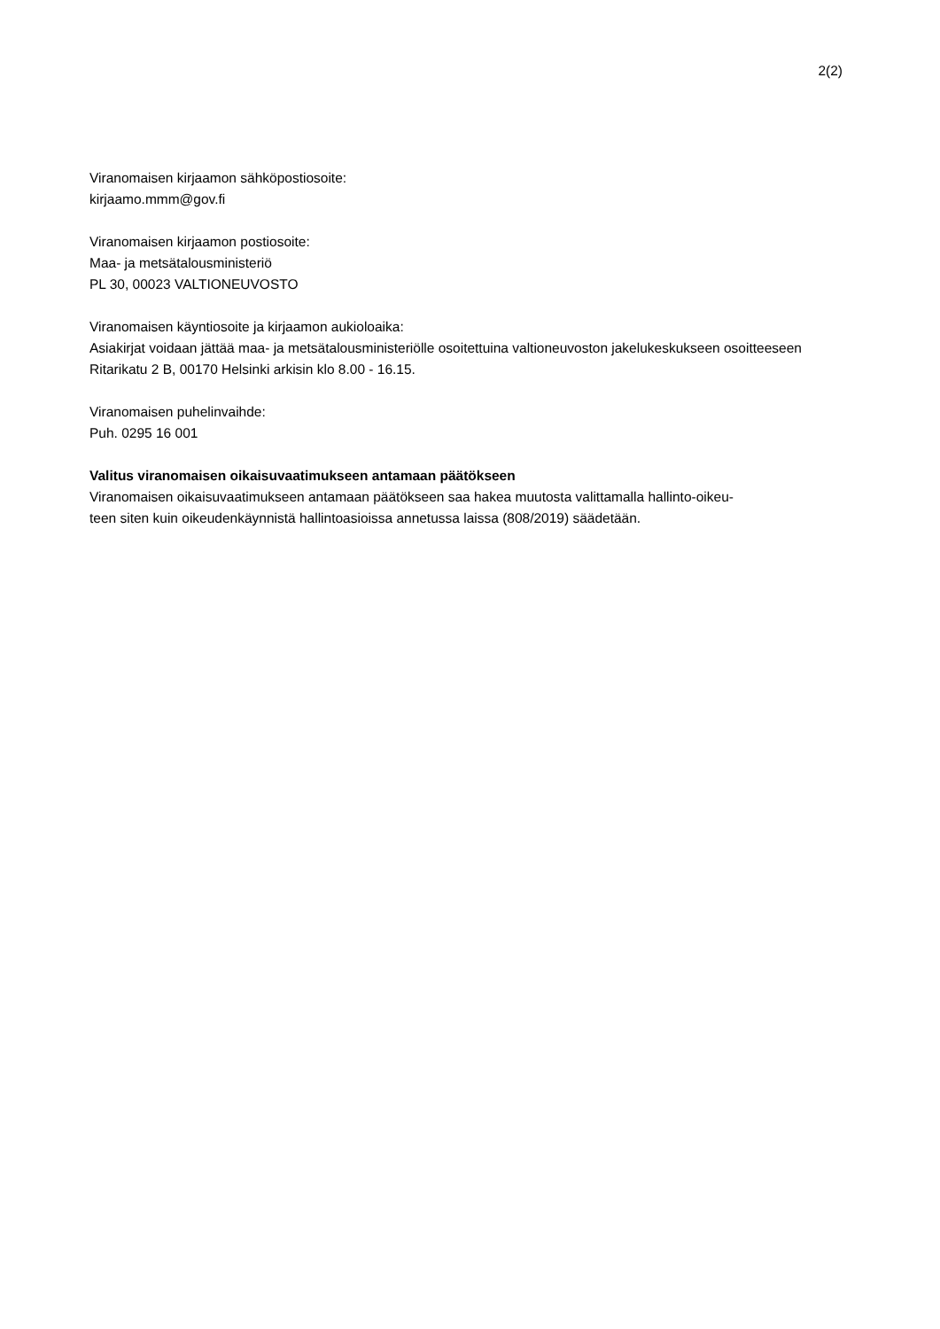2(2)
Viranomaisen kirjaamon sähköpostiosoite:
kirjaamo.mmm@gov.fi
Viranomaisen kirjaamon postiosoite:
Maa- ja metsätalousministeriö
PL 30, 00023 VALTIONEUVOSTO
Viranomaisen käyntiosoite ja kirjaamon aukioloaika:
Asiakirjat voidaan jättää maa- ja metsätalousministeriölle osoitettuina valtioneuvoston jakelukeskukseen osoitteeseen Ritarikatu 2 B, 00170 Helsinki arkisin klo 8.00 - 16.15.
Viranomaisen puhelinvaihde:
Puh. 0295 16 001
Valitus viranomaisen oikaisuvaatimukseen antamaan päätökseen
Viranomaisen oikaisuvaatimukseen antamaan päätökseen saa hakea muutosta valittamalla hallinto-oikeu-
teen siten kuin oikeudenkäynnistä hallintoasioissa annetussa laissa (808/2019) säädetään.